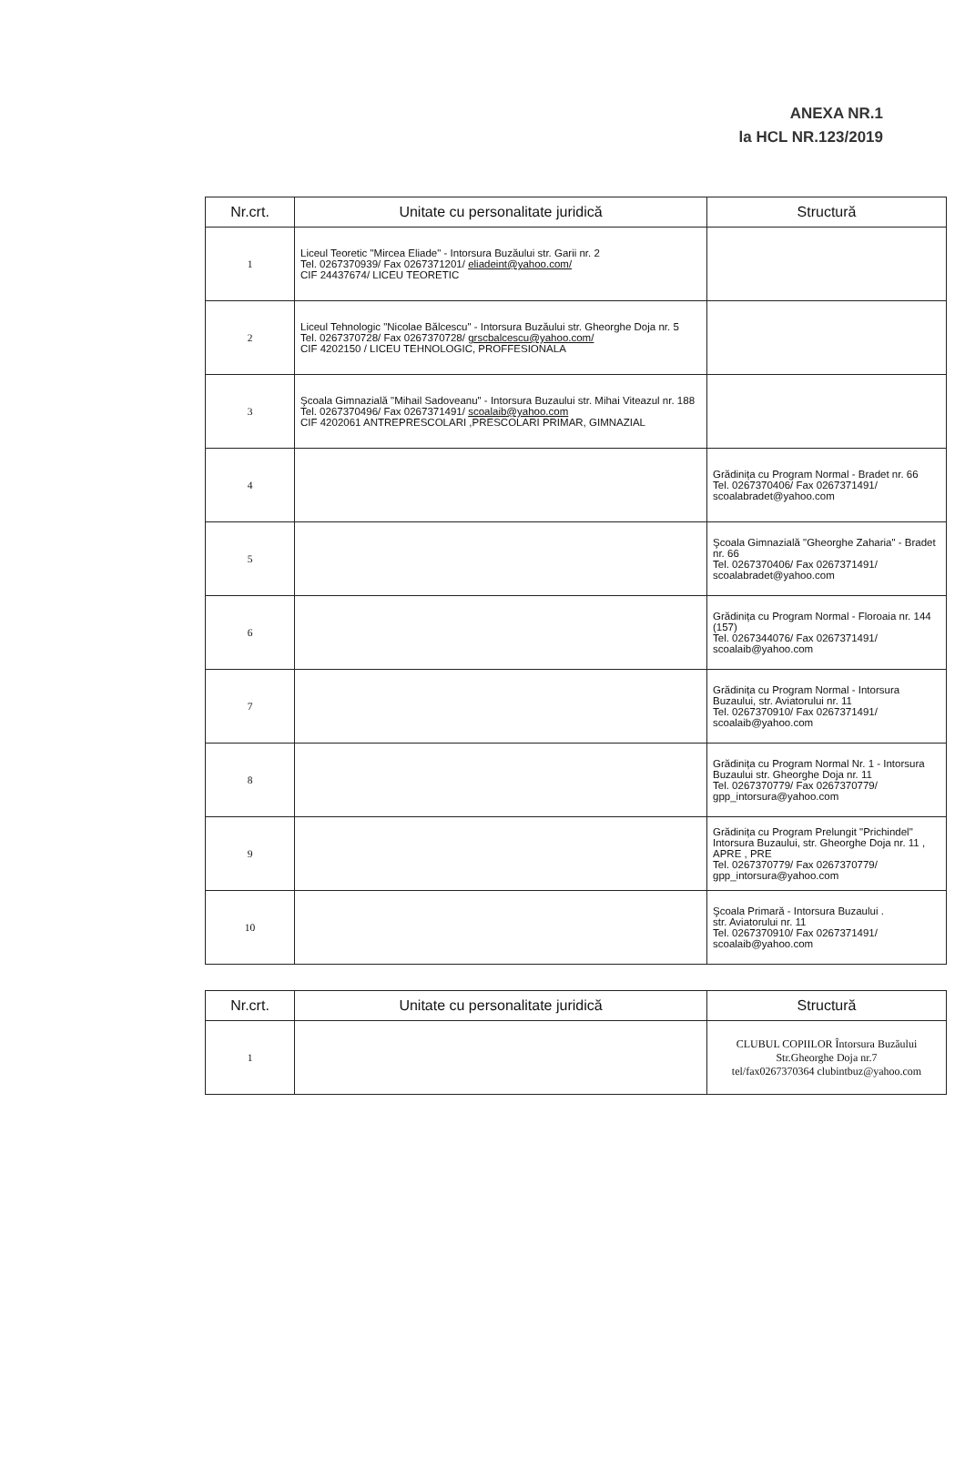ANEXA NR.1
la HCL NR.123/2019
| Nr.crt. | Unitate cu personalitate juridică | Structură |
| --- | --- | --- |
| 1 | Liceul Teoretic "Mircea Eliade" - Intorsura Buzăului str. Garii nr. 2 Tel. 0267370939/ Fax 0267371201/ eliadeint@yahoo.com/ CIF 24437674/ LICEU TEORETIC | |
| 2 | Liceul Tehnologic "Nicolae Bălcescu" - Intorsura Buzăului str. Gheorghe Doja nr. 5 Tel. 0267370728/ Fax 0267370728/ grscbalcescu@yahoo.com/ CIF 4202150 / LICEU TEHNOLOGIC, PROFFESIONALA | |
| 3 | Şcoala Gimnazială "Mihail Sadoveanu" - Intorsura Buzaului str. Mihai Viteazul nr. 188 Tel. 0267370496/ Fax 0267371491/ scoalaib@yahoo.com CIF 4202061 ANTREPRESCOLARI ,PRESCOLARI PRIMAR, GIMNAZIAL | |
| 4 | | Grădinița cu Program Normal - Bradet nr. 66 Tel. 0267370406/ Fax 0267371491/ scoalabradet@yahoo.com |
| 5 | | Şcoala Gimnazială "Gheorghe Zaharia" - Bradet nr. 66 Tel. 0267370406/ Fax 0267371491/ scoalabradet@yahoo.com |
| 6 | | Grădinița cu Program Normal - Floroaia nr. 144 (157) Tel. 0267344076/ Fax 0267371491/ scoalaib@yahoo.com |
| 7 | | Grădinița cu Program Normal - Intorsura Buzaului, str. Aviatorului nr. 11 Tel. 0267370910/ Fax 0267371491/ scoalaib@yahoo.com |
| 8 | | Grădinița cu Program Normal Nr. 1 - Intorsura Buzaului str. Gheorghe Doja nr. 11 Tel. 0267370779/ Fax 0267370779/ gpp_intorsura@yahoo.com |
| 9 | | Grădinița cu Program Prelungit "Prichindel" Intorsura Buzaului, str. Gheorghe Doja nr. 11 , APRE , PRE Tel. 0267370779/ Fax 0267370779/ gpp_intorsura@yahoo.com |
| 10 | | Şcoala Primară - Intorsura Buzaului . str. Aviatorului nr. 11 Tel. 0267370910/ Fax 0267371491/ scoalaib@yahoo.com |
| Nr.crt. | Unitate cu personalitate juridică | Structură |
| --- | --- | --- |
| 1 | | CLUBUL COPIILOR Întorsura Buzăului Str.Gheorghe Doja nr.7 tel/fax0267370364 clubintbuz@yahoo.com |